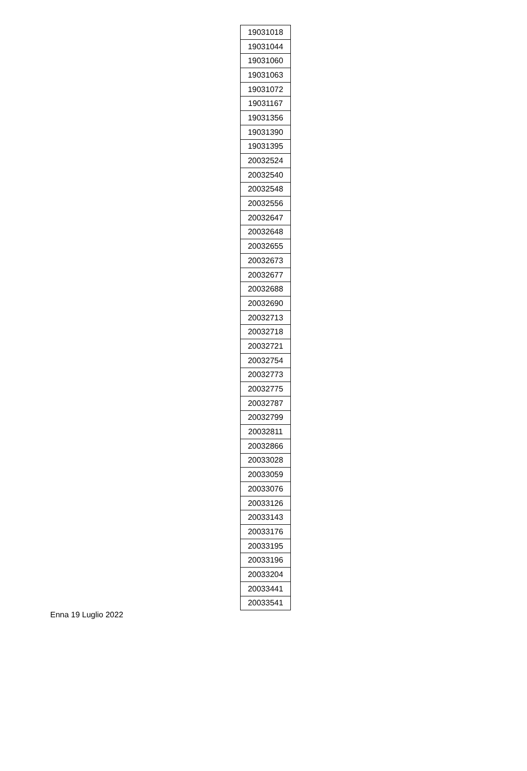| 19031018 |
| 19031044 |
| 19031060 |
| 19031063 |
| 19031072 |
| 19031167 |
| 19031356 |
| 19031390 |
| 19031395 |
| 20032524 |
| 20032540 |
| 20032548 |
| 20032556 |
| 20032647 |
| 20032648 |
| 20032655 |
| 20032673 |
| 20032677 |
| 20032688 |
| 20032690 |
| 20032713 |
| 20032718 |
| 20032721 |
| 20032754 |
| 20032773 |
| 20032775 |
| 20032787 |
| 20032799 |
| 20032811 |
| 20032866 |
| 20033028 |
| 20033059 |
| 20033076 |
| 20033126 |
| 20033143 |
| 20033176 |
| 20033195 |
| 20033196 |
| 20033204 |
| 20033441 |
| 20033541 |
Enna 19 Luglio 2022